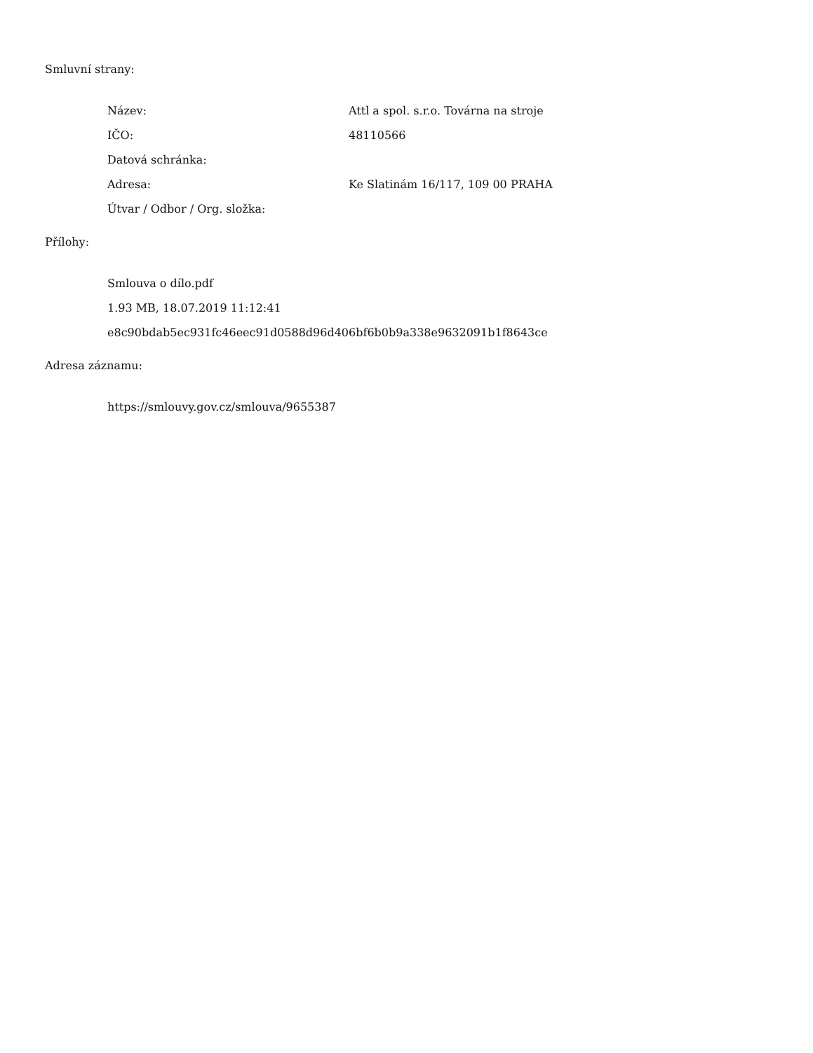Smluvní strany:
Název: Attl a spol. s.r.o. Továrna na stroje
IČO: 48110566
Datová schránka:
Adresa: Ke Slatinám 16/117, 109 00 PRAHA
Útvar / Odbor / Org. složka:
Přílohy:
Smlouva o dílo.pdf
1.93 MB, 18.07.2019 11:12:41
e8c90bdab5ec931fc46eec91d0588d96d406bf6b0b9a338e9632091b1f8643ce
Adresa záznamu:
https://smlouvy.gov.cz/smlouva/9655387